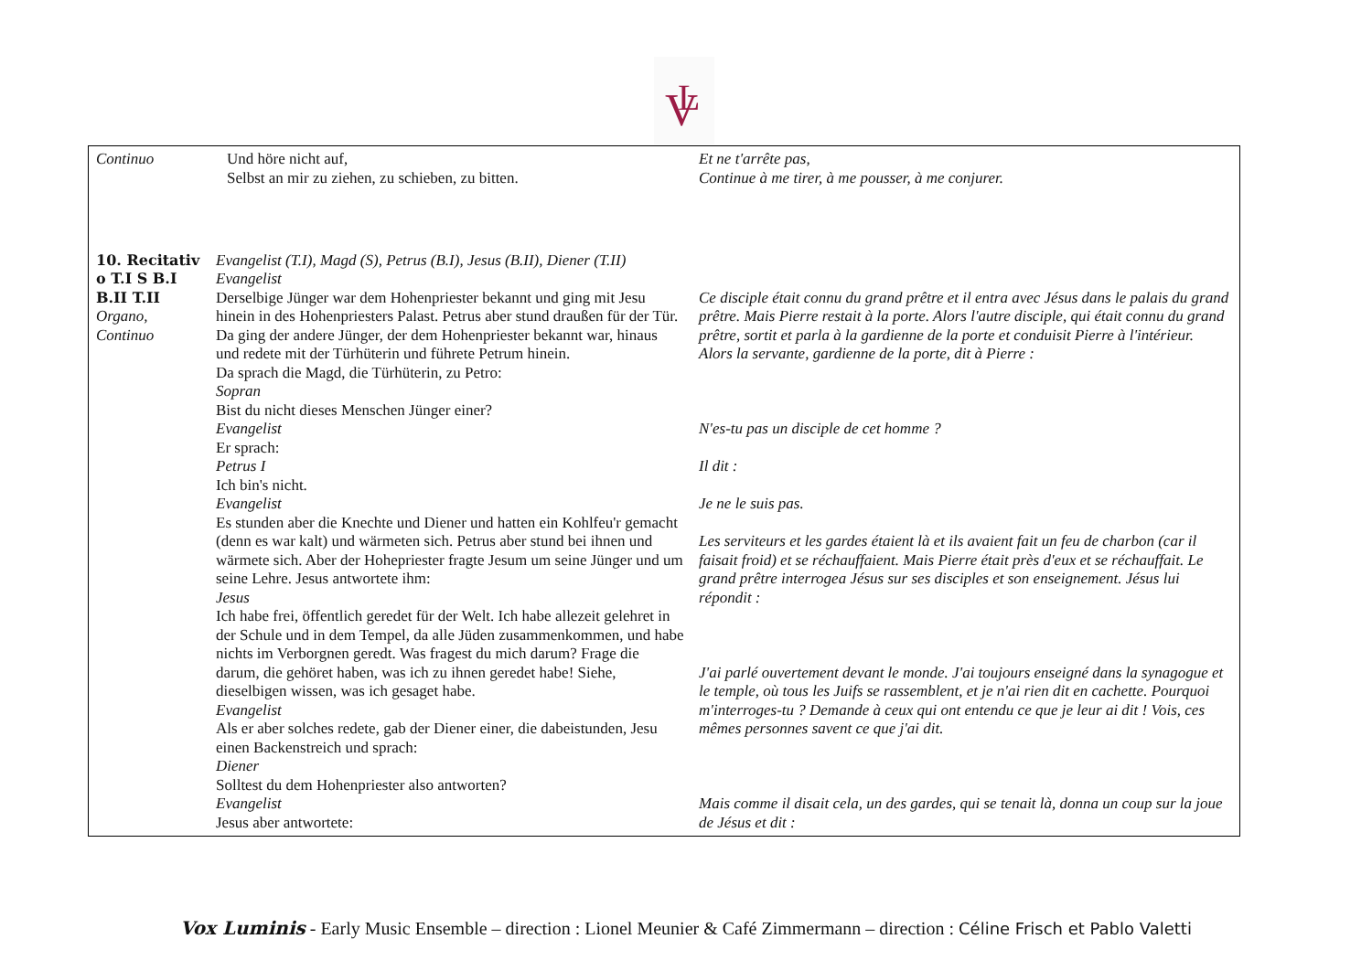V
L
| Continuo | Und höre nicht auf, Selbst an mir zu ziehen, zu schieben, zu bitten. | Et ne t'arrête pas, Continue à me tirer, à me pousser, à me conjurer. |
| 10. Recitativ o T.I S B.I B.II T.II Organo, Continuo | Evangelist (T.I), Magd (S), Petrus (B.I), Jesus (B.II), Diener (T.II) Evangelist Derselbige Jünger war dem Hohenpriester bekannt und ging mit Jesu hinein in des Hohenpriesters Palast. Petrus aber stund draußen für der Tür. Da ging der andere Jünger, der dem Hohenpriester bekannt war, hinaus und redete mit der Türhüterin und führete Petrum hinein. Da sprach die Magd, die Türhüterin, zu Petro: Sopran Bist du nicht dieses Menschen Jünger einer? Evangelist Er sprach: Petrus I Ich bin's nicht. Evangelist Es stunden aber die Knechte und Diener und hatten ein Kohlfeu'r gemacht (denn es war kalt) und wärmeten sich. Petrus aber stund bei ihnen und wärmete sich. Aber der Hohepriester fragte Jesum um seine Jünger und um seine Lehre. Jesus antwortete ihm: Jesus Ich habe frei, öffentlich geredet für der Welt. Ich habe allezeit gelehret in der Schule und in dem Tempel, da alle Jüden zusammenkommen, und habe nichts im Verborgnen geredt. Was fragest du mich darum? Frage die darum, die gehöret haben, was ich zu ihnen geredet habe! Siehe, dieselbigen wissen, was ich gesaget habe. Evangelist Als er aber solches redete, gab der Diener einer, die dabeistunden, Jesu einen Backenstreich und sprach: Diener Solltest du dem Hohenpriester also antworten? Evangelist Jesus aber antwortete: | Ce disciple était connu du grand prêtre et il entra avec Jésus dans le palais du grand prêtre. Mais Pierre restait à la porte. Alors l'autre disciple, qui était connu du grand prêtre, sortit et parla à la gardienne de la porte et conduisit Pierre à l'intérieur. Alors la servante, gardienne de la porte, dit à Pierre : N'es-tu pas un disciple de cet homme ? Il dit : Je ne le suis pas. Les serviteurs et les gardes étaient là et ils avaient fait un feu de charbon (car il faisait froid) et se réchauffaient. Mais Pierre était près d'eux et se réchauffait. Le grand prêtre interrogea Jésus sur ses disciples et son enseignement. Jésus lui répondit : J'ai parlé ouvertement devant le monde. J'ai toujours enseigné dans la synagogue et le temple, où tous les Juifs se rassemblent, et je n'ai rien dit en cachette. Pourquoi m'interroges-tu ? Demande à ceux qui ont entendu ce que je leur ai dit ! Vois, ces mêmes personnes savent ce que j'ai dit. Mais comme il disait cela, un des gardes, qui se tenait là, donna un coup sur la joue de Jésus et dit : |
Vox Luminis - Early Music Ensemble – direction : Lionel Meunier & Café Zimmermann – direction : Céline Frisch et Pablo Valetti